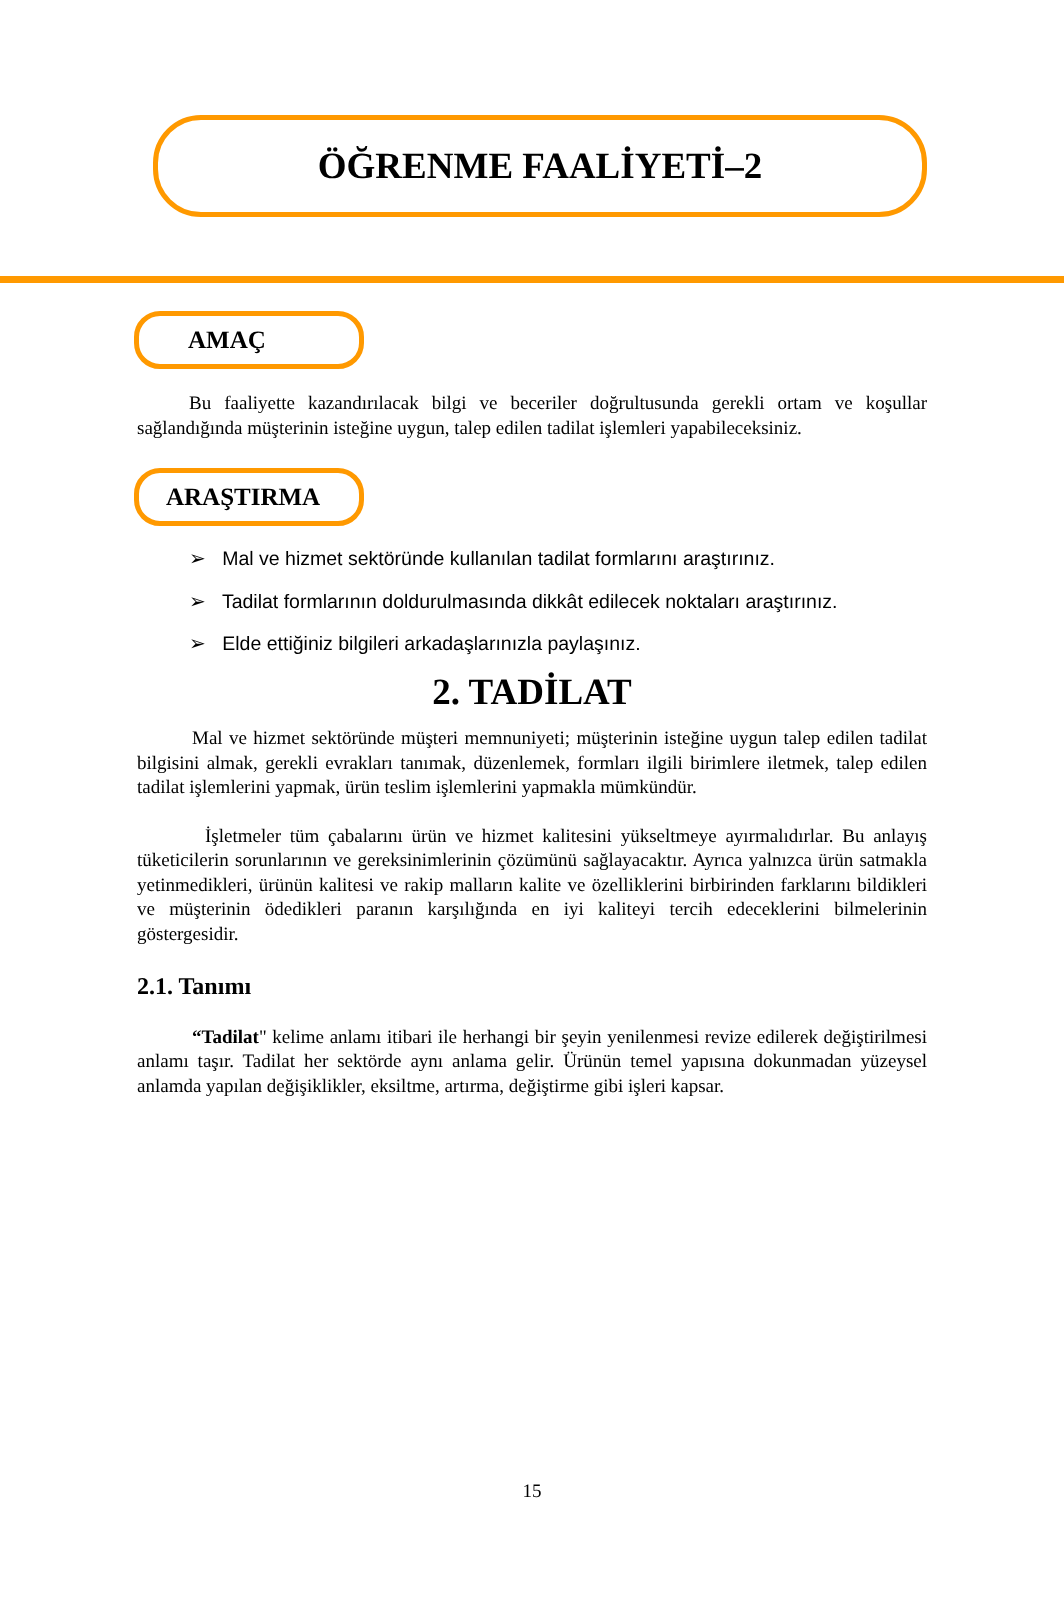ÖĞRENME FAALİYETİ–2
AMAÇ
Bu faaliyette kazandırılacak bilgi ve beceriler doğrultusunda gerekli ortam ve koşullar sağlandığında müşterinin isteğine uygun, talep edilen tadilat işlemleri yapabileceksiniz.
ARAŞTIRMA
➢ Mal ve hizmet sektöründe kullanılan tadilat formlarını araştırınız.
➢ Tadilat formlarının doldurulmasında dikkât edilecek noktaları araştırınız.
➢ Elde ettiğiniz bilgileri arkadaşlarınızla paylaşınız.
2. TADİLAT
Mal ve hizmet sektöründe müşteri memnuniyeti; müşterinin isteğine uygun talep edilen tadilat bilgisini almak, gerekli evrakları tanımak, düzenlemek, formları ilgili birimlere iletmek, talep edilen tadilat işlemlerini yapmak, ürün teslim işlemlerini yapmakla mümkündür.
İşletmeler tüm çabalarını ürün ve hizmet kalitesini yükseltmeye ayırmalıdırlar. Bu anlayış tüketicilerin sorunlarının ve gereksinimlerinin çözümünü sağlayacaktır. Ayrıca yalnızca ürün satmakla yetinmedikleri, ürünün kalitesi ve rakip malların kalite ve özelliklerini birbirinden farklarını bildikleri ve müşterinin ödedikleri paranın karşılığında en iyi kaliteyi tercih edeceklerini bilmelerinin göstergesidir.
2.1. Tanımı
“Tadilat" kelime anlamı itibari ile herhangi bir şeyin yenilenmesi revize edilerek değiştirilmesi anlamı taşır. Tadilat her sektörde aynı anlama gelir. Ürünün temel yapısına dokunmadan yüzeysel anlamda yapılan değişiklikler, eksiltme, artırma, değiştirme gibi işleri kapsar.
15